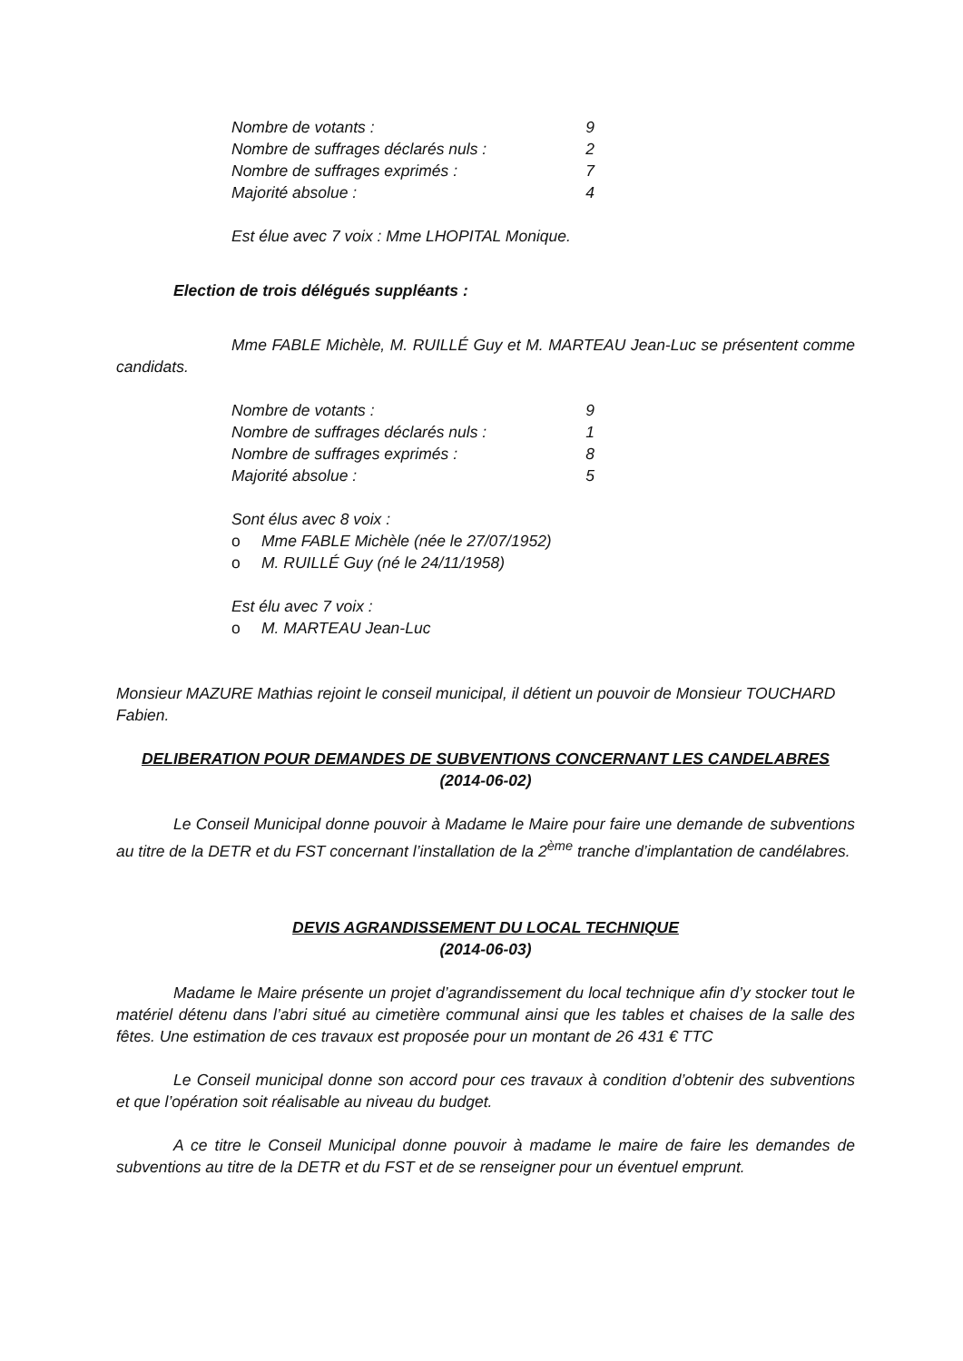Nombre de votants : 9
Nombre de suffrages déclarés nuls : 2
Nombre de suffrages exprimés : 7
Majorité absolue : 4
Est élue avec 7 voix : Mme LHOPITAL Monique.
Election de trois délégués suppléants :
Mme FABLE Michèle, M. RUILLÉ Guy et M. MARTEAU Jean-Luc se présentent comme candidats.
Nombre de votants : 9
Nombre de suffrages déclarés nuls : 1
Nombre de suffrages exprimés : 8
Majorité absolue : 5
Sont élus avec 8 voix :
o Mme FABLE Michèle (née le 27/07/1952)
o M. RUILLÉ Guy (né le 24/11/1958)
Est élu avec 7 voix :
o M. MARTEAU Jean-Luc
Monsieur MAZURE Mathias rejoint le conseil municipal, il détient un pouvoir de Monsieur TOUCHARD Fabien.
DELIBERATION POUR DEMANDES DE SUBVENTIONS CONCERNANT LES CANDELABRES
(2014-06-02)
Le Conseil Municipal donne pouvoir à Madame le Maire pour faire une demande de subventions au titre de la DETR et du FST concernant l’installation de la 2<sup>ème</sup> tranche d’implantation de candélabres.
DEVIS AGRANDISSEMENT DU LOCAL TECHNIQUE
(2014-06-03)
Madame le Maire présente un projet d’agrandissement du local technique afin d’y stocker tout le matériel détenu dans l’abri situé au cimetière communal ainsi que les tables et chaises de la salle des fêtes. Une estimation de ces travaux est proposée pour un montant de 26 431 € TTC
Le Conseil municipal donne son accord pour ces travaux à condition d’obtenir des subventions et que l’opération soit réalisable au niveau du budget.
A ce titre le Conseil Municipal donne pouvoir à madame le maire de faire les demandes de subventions au titre de la DETR et du FST et de se renseigner pour un éventuel emprunt.